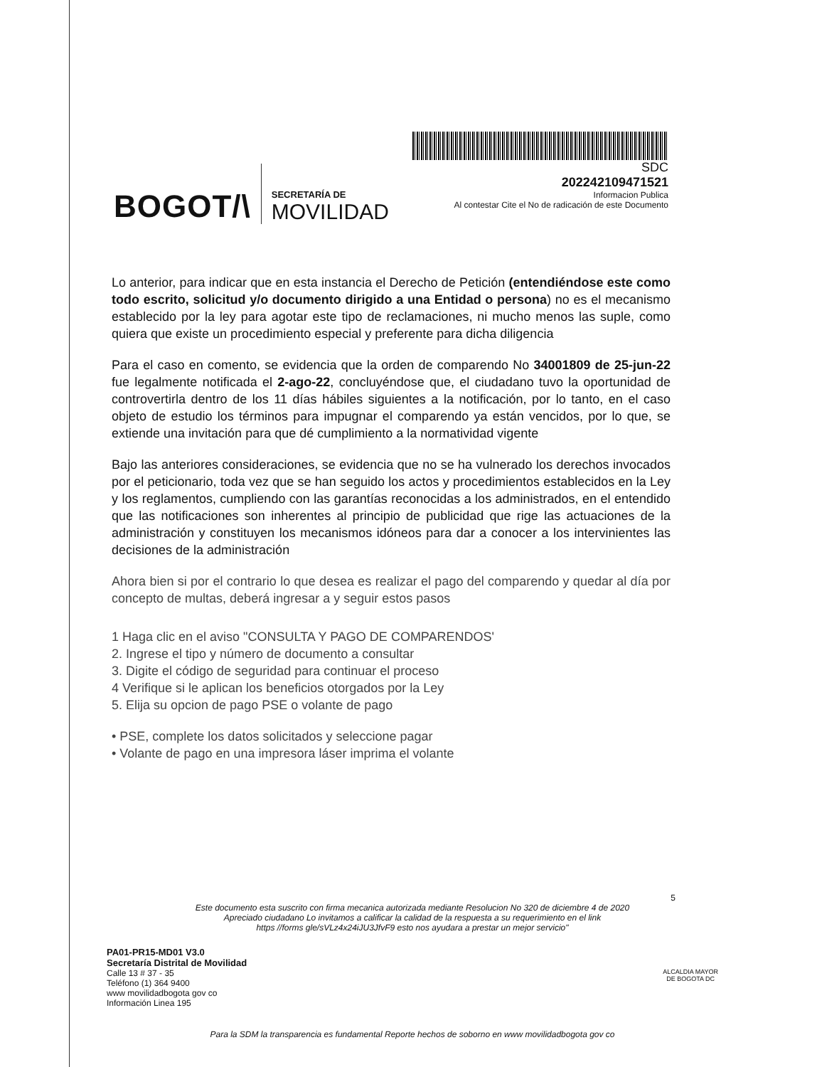BOGOT/\
SECRETARÍA DE
MOVILIDAD
SDC
202242109471521
Informacion Publica
Al contestar Cite el No de radicación de este Documento
Lo anterior, para indicar que en esta instancia el Derecho de Petición (entendiéndose este como todo escrito, solicitud y/o documento dirigido a una Entidad o persona) no es el mecanismo establecido por la ley para agotar este tipo de reclamaciones, ni mucho menos las suple, como quiera que existe un procedimiento especial y preferente para dicha diligencia
Para el caso en comento, se evidencia que la orden de comparendo No 34001809 de 25-jun-22 fue legalmente notificada el 2-ago-22, concluyéndose que, el ciudadano tuvo la oportunidad de controvertirla dentro de los 11 días hábiles siguientes a la notificación, por lo tanto, en el caso objeto de estudio los términos para impugnar el comparendo ya están vencidos, por lo que, se extiende una invitación para que dé cumplimiento a la normatividad vigente
Bajo las anteriores consideraciones, se evidencia que no se ha vulnerado los derechos invocados por el peticionario, toda vez que se han seguido los actos y procedimientos establecidos en la Ley y los reglamentos, cumpliendo con las garantías reconocidas a los administrados, en el entendido que las notificaciones son inherentes al principio de publicidad que rige las actuaciones de la administración y constituyen los mecanismos idóneos para dar a conocer a los intervinientes las decisiones de la administración
Ahora bien si por el contrario lo que desea es realizar el pago del comparendo y quedar al día por concepto de multas, deberá ingresar a y seguir estos pasos
1 Haga clic en el aviso "CONSULTA Y PAGO DE COMPARENDOS'
2. Ingrese el tipo y número de documento a consultar
3. Digite el código de seguridad para continuar el proceso
4 Verifique si le aplican los beneficios otorgados por la Ley
5. Elija su opcion de pago PSE o volante de pago
• PSE, complete los datos solicitados y seleccione pagar
• Volante de pago en una impresora láser imprima el volante
5
Este documento esta suscrito con firma mecanica autorizada mediante Resolucion No 320 de diciembre 4 de 2020
Apreciado ciudadano Lo invitamos a calificar la calidad de la respuesta a su requerimiento en el link
https //forms gle/sVLz4x24iJU3JfvF9 esto nos ayudara a prestar un mejor servicio"
PA01-PR15-MD01 V3.0
Secretaría Distrital de Movilidad
Calle 13 # 37 - 35
Teléfono (1) 364 9400
www movilidadbogota gov co
Información Linea 195
ALCALDIA MAYOR
DE BOGOTA DC
Para la SDM la transparencia es fundamental Reporte hechos de soborno en www movilidadbogota gov co